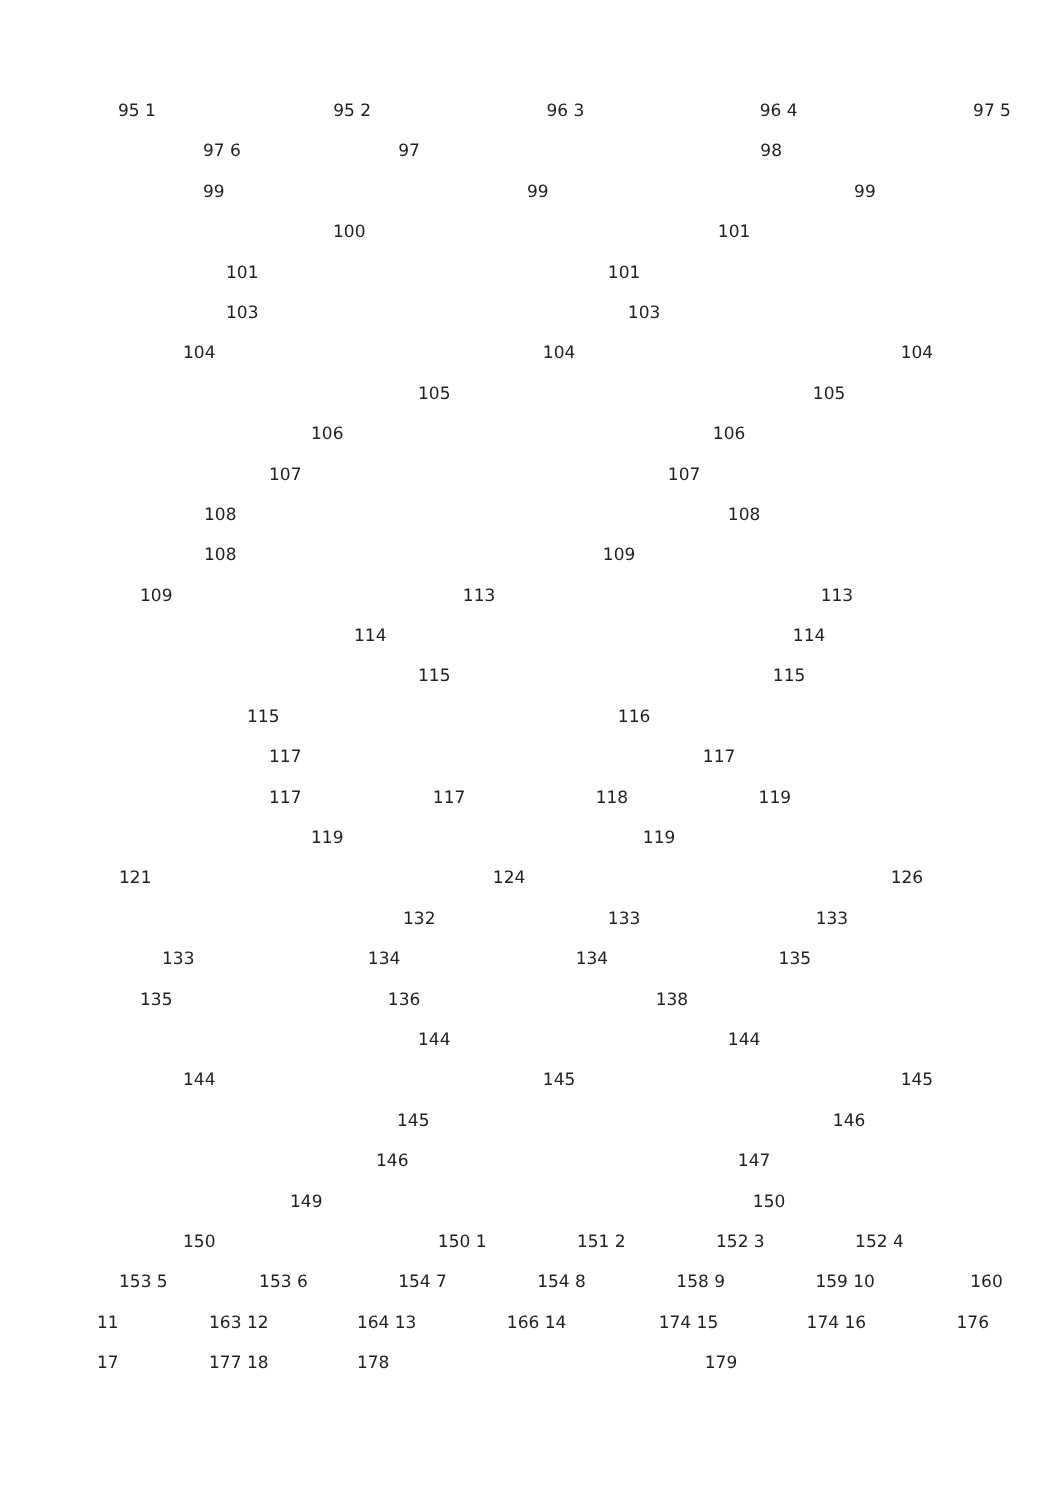95 1 95 2 96 3 96 4 97 5
97 6 97 98
99 99 99
100 101
101 101
103 103
104 104 104
105 105
106 106
107 107
108 108
108 109
109 113 113
114 114
115 115
115 116
117 117
117 117 118 119
119 119
121 124 126
132 133 133
133 134 134 135
135 136 138
144 144
144 145 145
145 146
146 147
149 150
150 150 1 151 2 152 3 152 4
153 5 153 6 154 7 154 8 158 9 159 10 160
11 163 12 164 13 166 14 174 15 174 16 176
17 177 18 178 179